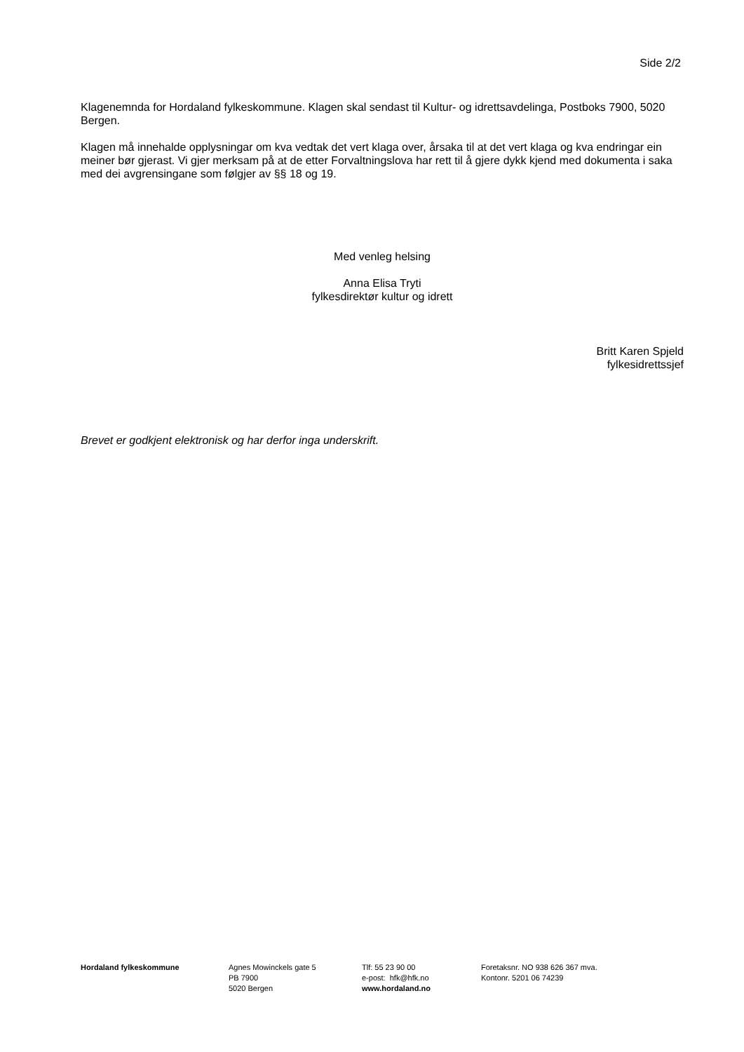Side 2/2
Klagenemnda for Hordaland fylkeskommune. Klagen skal sendast til Kultur- og idrettsavdelinga, Postboks 7900, 5020 Bergen.
Klagen må innehalde opplysningar om kva vedtak det vert klaga over, årsaka til at det vert klaga og kva endringar ein meiner bør gjerast. Vi gjer merksam på at de etter Forvaltningslova har rett til å gjere dykk kjend med dokumenta i saka med dei avgrensingane som følgjer av §§ 18 og 19.
Med venleg helsing
Anna Elisa Tryti
fylkesdirektør kultur og idrett
Britt Karen Spjeld
fylkesidrettssjef
Brevet er godkjent elektronisk og har derfor inga underskrift.
Hordaland fylkeskommune Agnes Mowinckels gate 5
PB 7900
5020 Bergen
Tlf: 55 23 90 00
e-post: hfk@hfk.no
www.hordaland.no
Foretaksnr. NO 938 626 367 mva.
Kontonr. 5201 06 74239